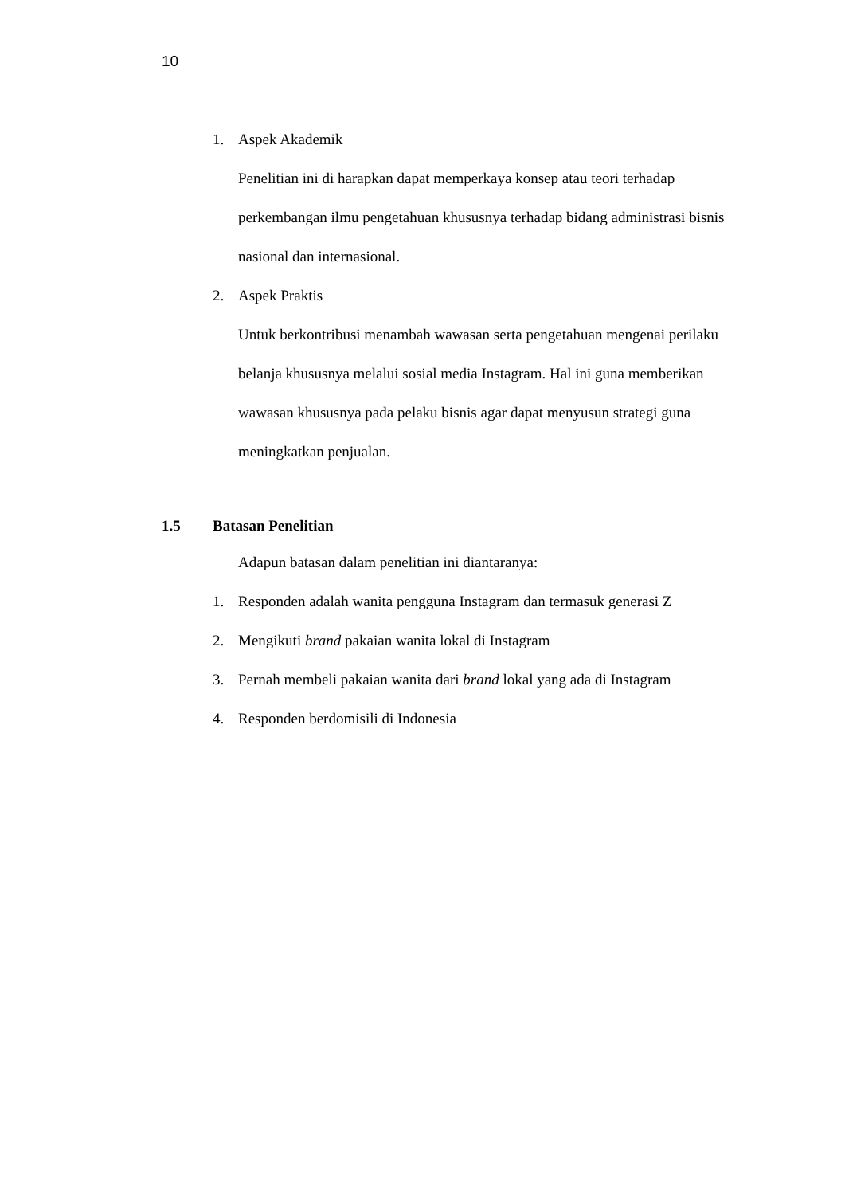10
1. Aspek Akademik
Penelitian ini di harapkan dapat memperkaya konsep atau teori terhadap perkembangan ilmu pengetahuan khususnya terhadap bidang administrasi bisnis nasional dan internasional.
2. Aspek Praktis
Untuk berkontribusi menambah wawasan serta pengetahuan mengenai perilaku belanja khususnya melalui sosial media Instagram. Hal ini guna memberikan wawasan khususnya pada pelaku bisnis agar dapat menyusun strategi guna meningkatkan penjualan.
1.5 Batasan Penelitian
Adapun batasan dalam penelitian ini diantaranya:
1. Responden adalah wanita pengguna Instagram dan termasuk generasi Z
2. Mengikuti brand pakaian wanita lokal di Instagram
3. Pernah membeli pakaian wanita dari brand lokal yang ada di Instagram
4. Responden berdomisili di Indonesia